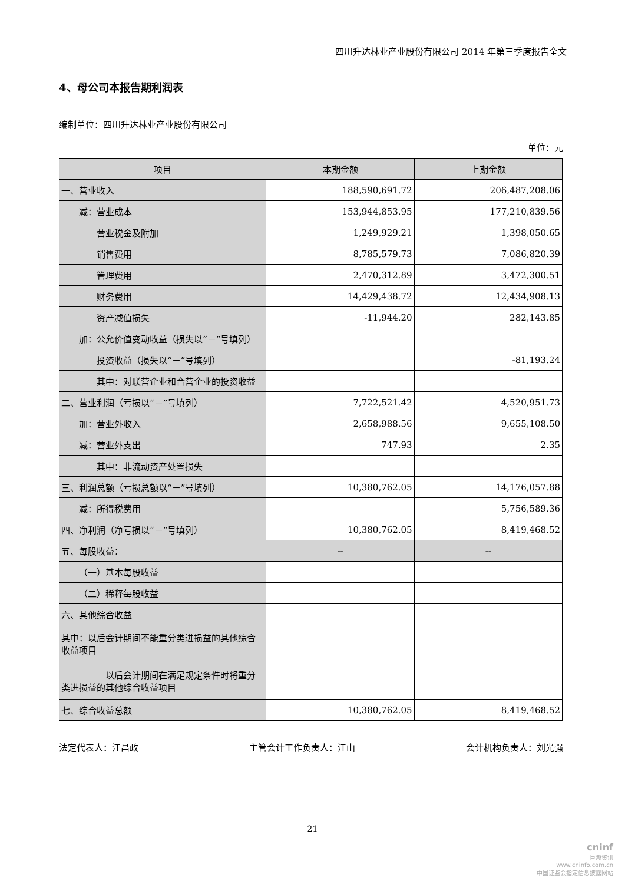四川升达林业产业股份有限公司 2014 年第三季度报告全文
4、母公司本报告期利润表
编制单位：四川升达林业产业股份有限公司
单位：元
| 项目 | 本期金额 | 上期金额 |
| --- | --- | --- |
| 一、营业收入 | 188,590,691.72 | 206,487,208.06 |
| 减：营业成本 | 153,944,853.95 | 177,210,839.56 |
| 营业税金及附加 | 1,249,929.21 | 1,398,050.65 |
| 销售费用 | 8,785,579.73 | 7,086,820.39 |
| 管理费用 | 2,470,312.89 | 3,472,300.51 |
| 财务费用 | 14,429,438.72 | 12,434,908.13 |
| 资产减值损失 | -11,944.20 | 282,143.85 |
| 加：公允价值变动收益（损失以“－”号填列） | | |
| 投资收益（损失以“－”号填列） | | -81,193.24 |
| 其中：对联营企业和合营企业的投资收益 | | |
| 二、营业利润（亏损以“－”号填列） | 7,722,521.42 | 4,520,951.73 |
| 加：营业外收入 | 2,658,988.56 | 9,655,108.50 |
| 减：营业外支出 | 747.93 | 2.35 |
| 其中：非流动资产处置损失 | | |
| 三、利润总额（亏损总额以“－”号填列） | 10,380,762.05 | 14,176,057.88 |
| 减：所得税费用 | | 5,756,589.36 |
| 四、净利润（净亏损以“－”号填列） | 10,380,762.05 | 8,419,468.52 |
| 五、每股收益： | -- | -- |
| （一）基本每股收益 | | |
| （二）稀释每股收益 | | |
| 六、其他综合收益 | | |
| 其中：以后会计期间不能重分类进损益的其他综合收益项目 | | |
| 以后会计期间在满足规定条件时将重分类进损益的其他综合收益项目 | | |
| 七、综合收益总额 | 10,380,762.05 | 8,419,468.52 |
法定代表人：江昌政 主管会计工作负责人：江山 会计机构负责人：刘光强
21
cninf
巨潮资讯
www.cninfo.com.cn
中国证监会指定信息披露网站